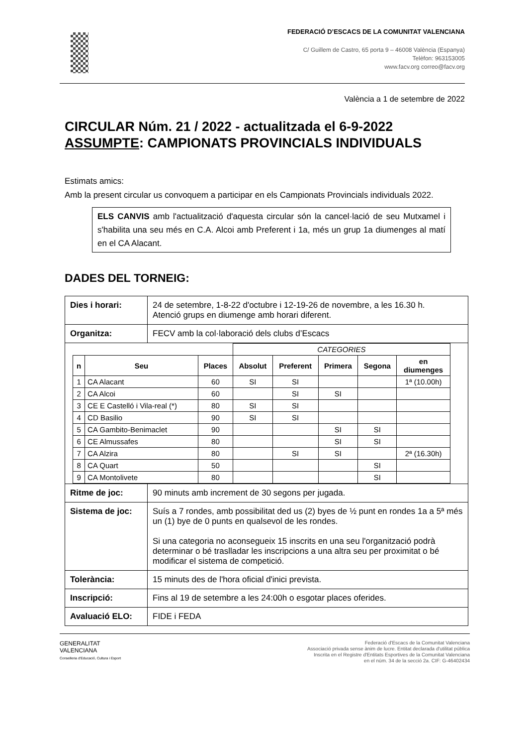FEDERACIÓ D’ESCACS DE LA COMUNITAT VALENCIANA
C/ Guillem de Castro, 65 porta 9 – 46008 València (Espanya)
Telèfon: 963153005
www.facv.org correo@facv.org
València a 1 de setembre de 2022
CIRCULAR Núm. 21 / 2022 - actualitzada el 6-9-2022
ASSUMPTE: CAMPIONATS PROVINCIALS INDIVIDUALS
Estimats amics:
Amb la present circular us convoquem a participar en els Campionats Provincials individuals 2022.
ELS CANVIS amb l'actualització d'aquesta circular són la cancel·lació de seu Mutxamel i s'habilita una seu més en C.A. Alcoi amb Preferent i 1a, més un grup 1a diumenges al matí en el CA Alacant.
DADES DEL TORNEIG:
| Dies i horari: | 24 de setembre, 1-8-22 d'octubre i 12-19-26 de novembre, a les 16.30 h. Atenció grups en diumenge amb horari diferent. |
| Organitza: | FECV amb la col·laboració dels clubs d’Escacs |
| / / / / CATEGORIES / / / / / / --- / --- / --- / --- / --- / --- / --- / --- / / n / Seu / Places / Absolut / Preferent / Primera / Segona / en diumenges / / 1 / CA Alacant / 60 / SI / SI / / / 1ª (10.00h) / / 2 / CA Alcoi / 60 / / SI / SI / / / / 3 / CE E Castelló i Vila-real (*) / 80 / SI / SI / / / / / 4 / CD Basilio / 90 / SI / SI / / / / / 5 / CA Gambito-Benimaclet / 90 / / / SI / SI / / / 6 / CE Almussafes / 80 / / / SI / SI / / / 7 / CA Alzira / 80 / / SI / SI / / 2ª (16.30h) / / 8 / CA Quart / 50 / / / / SI / / / 9 / CA Montolivete / 80 / / / / SI / / | |
| Ritme de joc: | 90 minuts amb increment de 30 segons per jugada. |
| Sistema de joc: | Suís a 7 rondes, amb possibilitat ded us (2) byes de ½ punt en rondes 1a a 5ª més un (1) bye de 0 punts en qualsevol de les rondes. Si una categoria no aconsegueix 15 inscrits en una seu l'organització podrà determinar o bé traslladar les inscripcions a una altra seu per proximitat o bé modificar el sistema de competició. |
| Tolerància: | 15 minuts des de l'hora oficial d'inici prevista. |
| Inscripció: | Fins al 19 de setembre a les 24:00h o esgotar places oferides. |
| Avaluació ELO: | FIDE i FEDA |
GENERALITAT
VALENCIANA
Conselleria d'Educació, Cultura i Esport
Federació d'Escacs de la Comunitat Valenciana
Associació privada sense ànim de lucre. Entitat declarada d'utilitat pública
Inscrita en el Registre d'Entitats Esportives de la Comunitat Valenciana
en el núm. 34 de la secció 2a. CIF: G-46402434